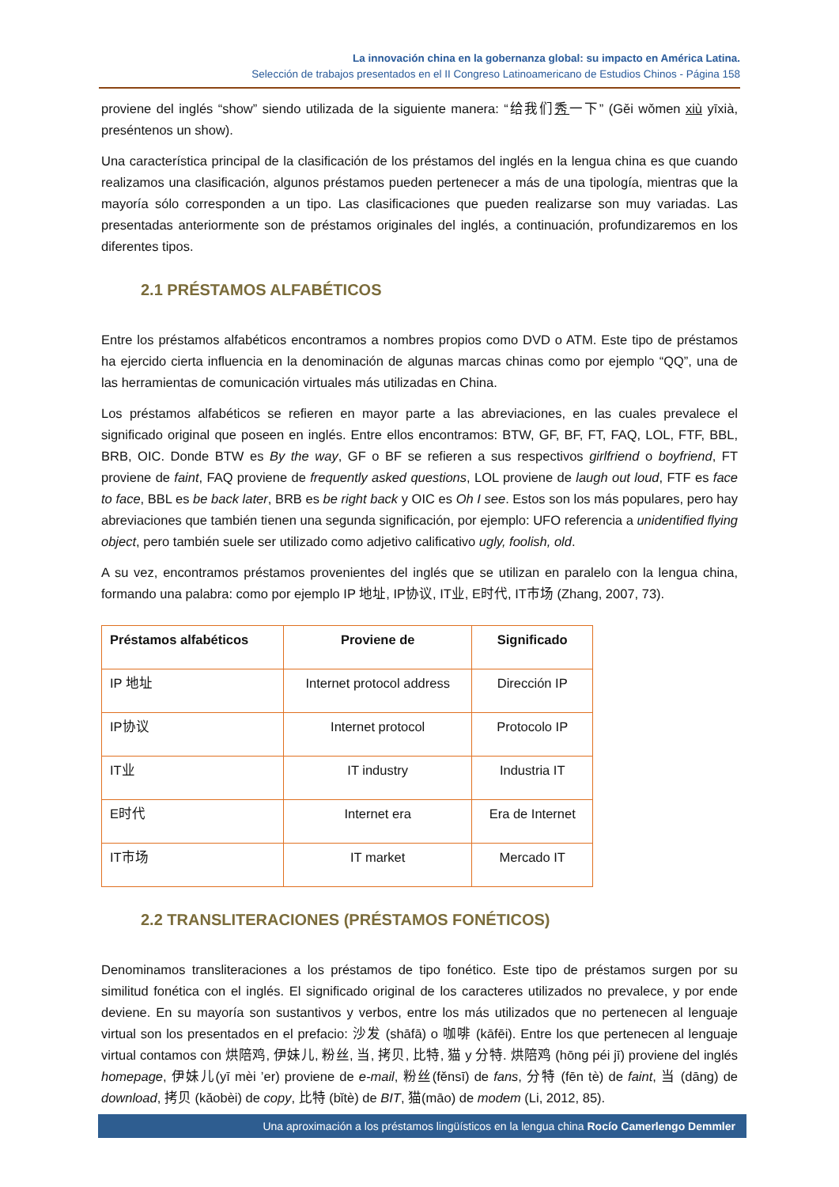La innovación china en la gobernanza global: su impacto en América Latina.
Selección de trabajos presentados en el II Congreso Latinoamericano de Estudios Chinos - Página 158
proviene del inglés “show” siendo utilizada de la siguiente manera: “给我们秀一下” (Gěi wǒmen xiù yīxià, preséntenos un show).
Una característica principal de la clasificación de los préstamos del inglés en la lengua china es que cuando realizamos una clasificación, algunos préstamos pueden pertenecer a más de una tipología, mientras que la mayoría sólo corresponden a un tipo. Las clasificaciones que pueden realizarse son muy variadas. Las presentadas anteriormente son de préstamos originales del inglés, a continuación, profundizaremos en los diferentes tipos.
2.1 PRÉSTAMOS ALFABÉTICOS
Entre los préstamos alfabéticos encontramos a nombres propios como DVD o ATM. Este tipo de préstamos ha ejercido cierta influencia en la denominación de algunas marcas chinas como por ejemplo “QQ”, una de las herramientas de comunicación virtuales más utilizadas en China.
Los préstamos alfabéticos se refieren en mayor parte a las abreviaciones, en las cuales prevalece el significado original que poseen en inglés. Entre ellos encontramos: BTW, GF, BF, FT, FAQ, LOL, FTF, BBL, BRB, OIC. Donde BTW es By the way, GF o BF se refieren a sus respectivos girlfriend o boyfriend, FT proviene de faint, FAQ proviene de frequently asked questions, LOL proviene de laugh out loud, FTF es face to face, BBL es be back later, BRB es be right back y OIC es Oh I see. Estos son los más populares, pero hay abreviaciones que también tienen una segunda significación, por ejemplo: UFO referencia a unidentified flying object, pero también suele ser utilizado como adjetivo calificativo ugly, foolish, old.
A su vez, encontramos préstamos provenientes del inglés que se utilizan en paralelo con la lengua china, formando una palabra: como por ejemplo IP 地址, IP协议, IT业, E时代, IT市场 (Zhang, 2007, 73).
| Préstamos alfabéticos | Proviene de | Significado |
| --- | --- | --- |
| IP 地址 | Internet protocol address | Dirección IP |
| IP协议 | Internet protocol | Protocolo IP |
| IT业 | IT industry | Industria IT |
| E时代 | Internet era | Era de Internet |
| IT市场 | IT market | Mercado IT |
2.2 TRANSLITERACIONES (PRÉSTAMOS FONÉTICOS)
Denominamos transliteraciones a los préstamos de tipo fonético. Este tipo de préstamos surgen por su similitud fonética con el inglés. El significado original de los caracteres utilizados no prevalece, y por ende deviene. En su mayoría son sustantivos y verbos, entre los más utilizados que no pertenecen al lenguaje virtual son los presentados en el prefacio: 沙发 (shāfā) o 咖啡 (kāfēi). Entre los que pertenecen al lenguaje virtual contamos con 烘陪鸡, 伊妹儿, 粉丝, 当, 拷贝, 比特, 猫 y 分特. 烘陪鸡 (hōng péi jī) proviene del inglés homepage, 伊妹儿(yī mèi ’er) proviene de e-mail, 粉丝(fěnsī) de fans, 分特 (fēn tè) de faint, 当 (dāng) de download, 拷贝 (kǎobèi) de copy, 比特 (bǐtè) de BIT, 猫(māo) de modem (Li, 2012, 85).
Una aproximación a los préstamos lingüísticos en la lengua china Rocío Camerlengo Demmler